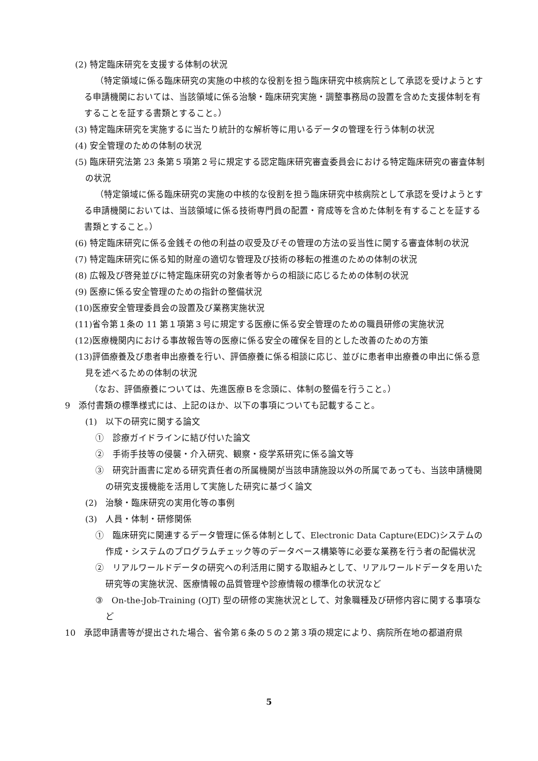(2) 特定臨床研究を支援する体制の状況
（特定領域に係る臨床研究の実施の中核的な役割を担う臨床研究中核病院として承認を受けようとする申請機関においては、当該領域に係る治験・臨床研究実施・調整事務局の設置を含めた支援体制を有することを証する書類とすること。）
(3) 特定臨床研究を実施するに当たり統計的な解析等に用いるデータの管理を行う体制の状況
(4) 安全管理のための体制の状況
(5) 臨床研究法第 23 条第５項第２号に規定する認定臨床研究審査委員会における特定臨床研究の審査体制の状況
（特定領域に係る臨床研究の実施の中核的な役割を担う臨床研究中核病院として承認を受けようとする申請機関においては、当該領域に係る技術専門員の配置・育成等を含めた体制を有することを証する書類とすること。）
(6) 特定臨床研究に係る金銭その他の利益の収受及びその管理の方法の妥当性に関する審査体制の状況
(7) 特定臨床研究に係る知的財産の適切な管理及び技術の移転の推進のための体制の状況
(8) 広報及び啓発並びに特定臨床研究の対象者等からの相談に応じるための体制の状況
(9) 医療に係る安全管理のための指針の整備状況
(10)医療安全管理委員会の設置及び業務実施状況
(11)省令第１条の 11 第１項第３号に規定する医療に係る安全管理のための職員研修の実施状況
(12)医療機関内における事故報告等の医療に係る安全の確保を目的とした改善のための方策
(13)評価療養及び患者申出療養を行い、評価療養に係る相談に応じ、並びに患者申出療養の申出に係る意見を述べるための体制の状況
　（なお、評価療養については、先進医療Ｂを念頭に、体制の整備を行うこと。）
9　添付書類の標準様式には、上記のほか、以下の事項についても記載すること。
(1)　以下の研究に関する論文
①　診療ガイドラインに結び付いた論文
②　手術手技等の侵襲・介入研究、観察・疫学系研究に係る論文等
③　研究計画書に定める研究責任者の所属機関が当該申請施設以外の所属であっても、当該申請機関の研究支援機能を活用して実施した研究に基づく論文
(2)　治験・臨床研究の実用化等の事例
(3)　人員・体制・研修関係
①　臨床研究に関連するデータ管理に係る体制として、Electronic Data Capture(EDC)システムの作成・システムのプログラムチェック等のデータベース構築等に必要な業務を行う者の配備状況
②　リアルワールドデータの研究への利活用に関する取組みとして、リアルワールドデータを用いた研究等の実施状況、医療情報の品質管理や診療情報の標準化の状況など
③　On-the-Job-Training (OJT) 型の研修の実施状況として、対象職種及び研修内容に関する事項など
10　承認申請書等が提出された場合、省令第６条の５の２第３項の規定により、病院所在地の都道府県
5